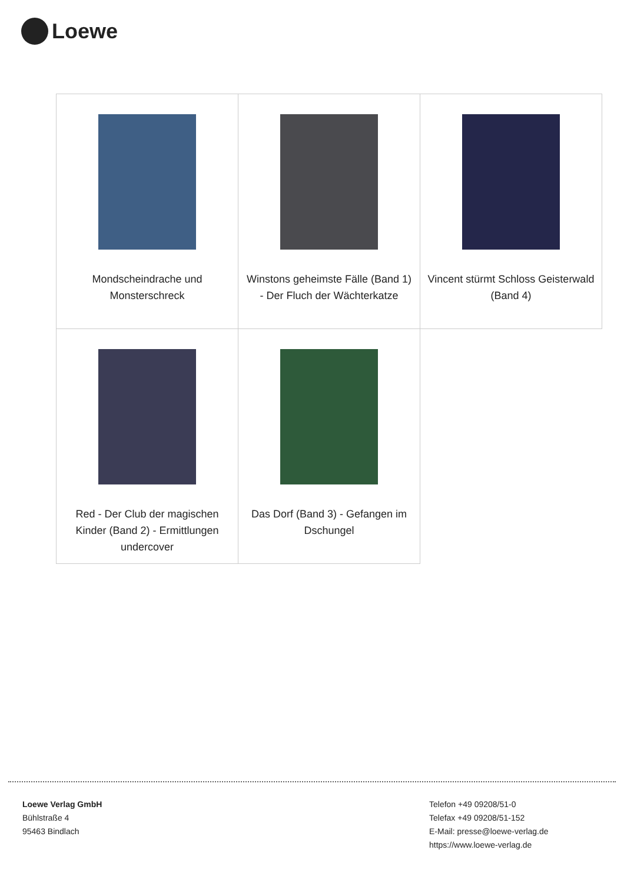Loewe
| Mondscheindrache und Monsterschreck | Winstons geheimste Fälle (Band 1) - Der Fluch der Wächterkatze | Vincent stürmt Schloss Geisterwald (Band 4) |
| Red - Der Club der magischen Kinder (Band 2) - Ermittlungen undercover | Das Dorf (Band 3) - Gefangen im Dschungel | |
Loewe Verlag GmbH
Bühlstraße 4
95463 Bindlach
Telefon +49 09208/51-0
Telefax +49 09208/51-152
E-Mail: presse@loewe-verlag.de
https://www.loewe-verlag.de